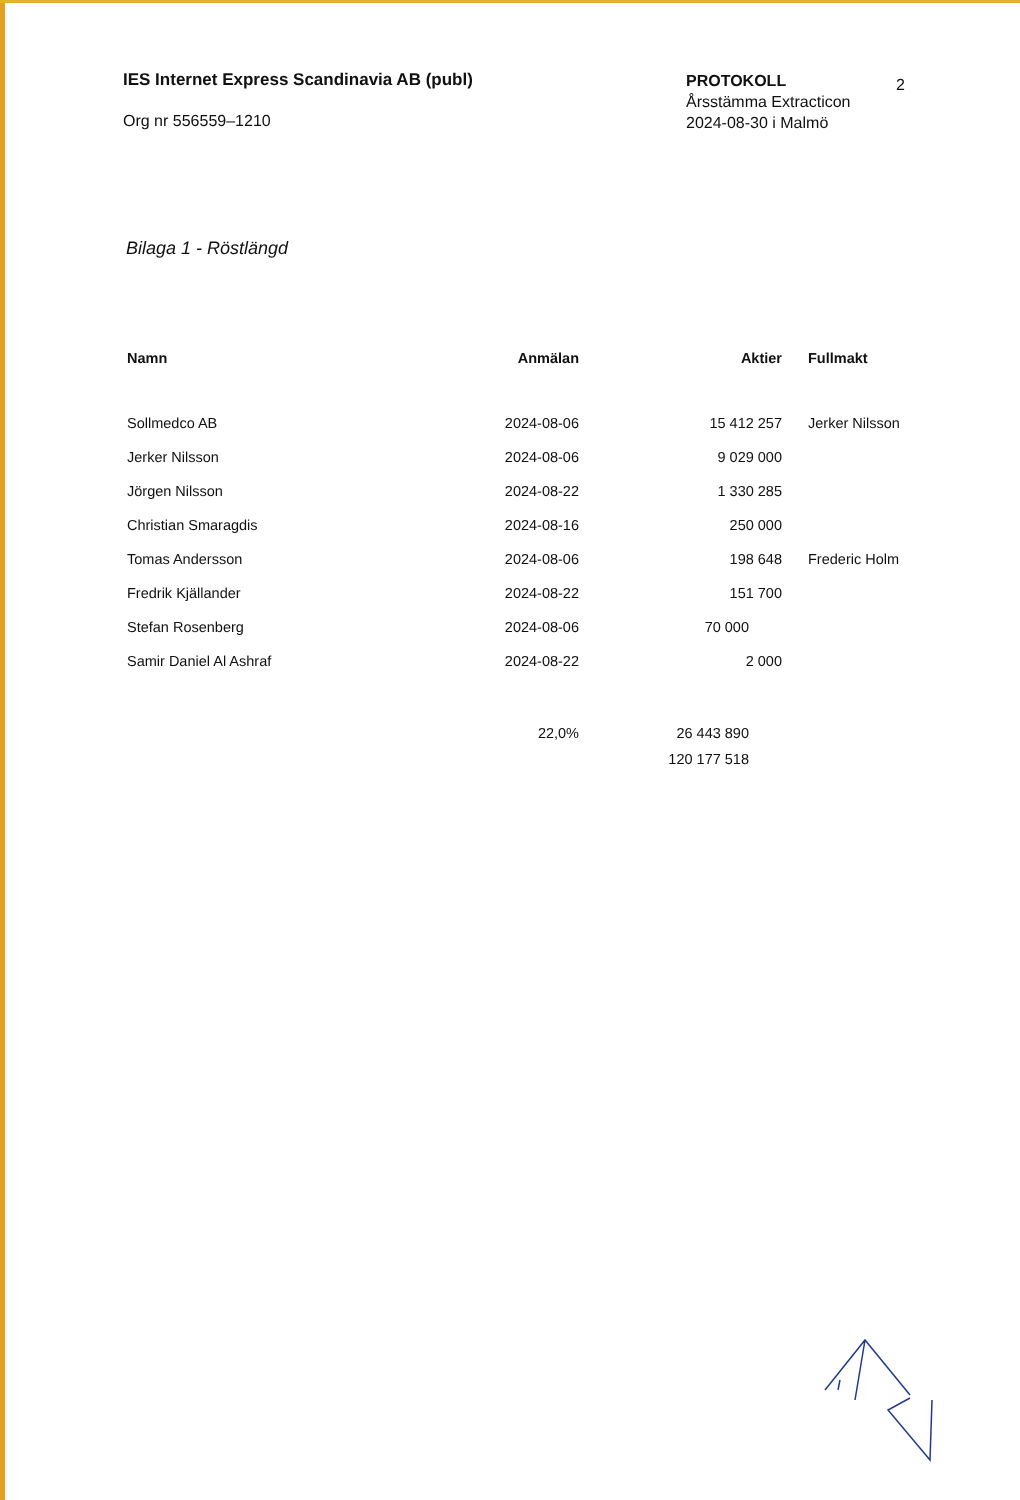IES Internet Express Scandinavia AB (publ)
Org nr 556559–1210
PROTOKOLL
Årsstämma Extracticon
2024-08-30 i Malmö
2
Bilaga 1 - Röstlängd
| Namn | Anmälan | Aktier | Fullmakt |
| --- | --- | --- | --- |
| Sollmedco AB | 2024-08-06 | 15 412 257 | Jerker Nilsson |
| Jerker Nilsson | 2024-08-06 | 9 029 000 | |
| Jörgen Nilsson | 2024-08-22 | 1 330 285 | |
| Christian Smaragdis | 2024-08-16 | 250 000 | |
| Tomas Andersson | 2024-08-06 | 198 648 | Frederic Holm |
| Fredrik Kjällander | 2024-08-22 | 151 700 | |
| Stefan Rosenberg | 2024-08-06 | 70 000 | |
| Samir Daniel Al Ashraf | 2024-08-22 | 2 000 | |
| | 22,0% | 26 443 890 | |
| | | 120 177 518 | |